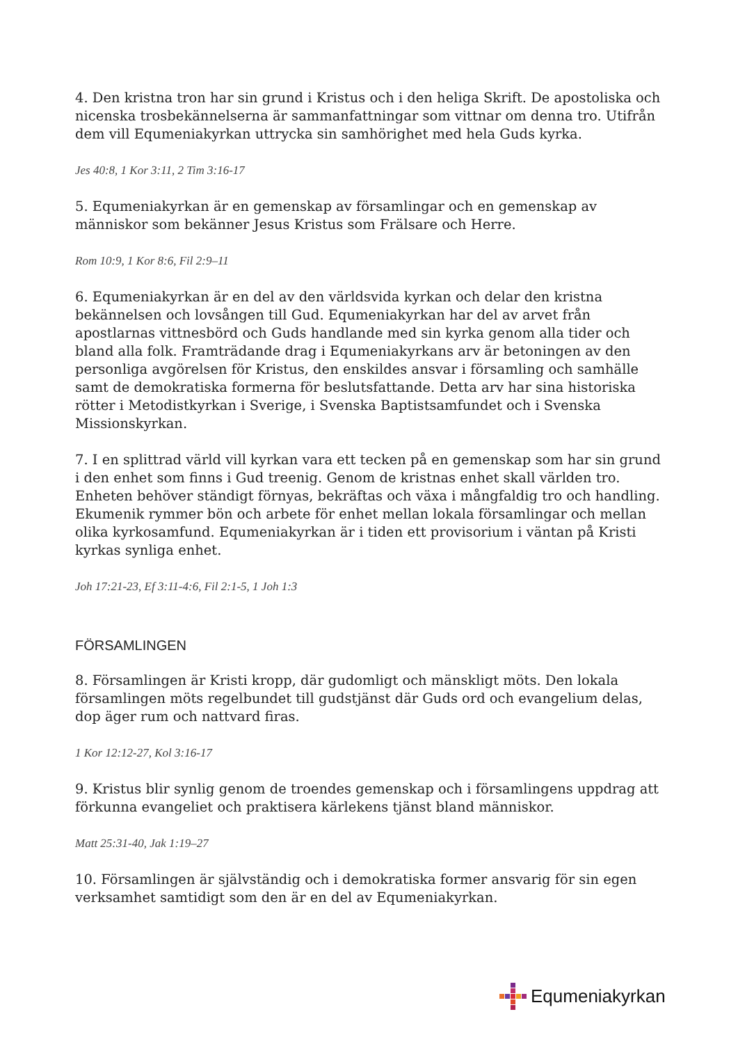4. Den kristna tron har sin grund i Kristus och i den heliga Skrift. De apostoliska och nicenska trosbekännelserna är sammanfattningar som vittnar om denna tro. Utifrån dem vill Equmeniakyrkan uttrycka sin samhörighet med hela Guds kyrka.
Jes 40:8, 1 Kor 3:11, 2 Tim 3:16-17
5. Equmeniakyrkan är en gemenskap av församlingar och en gemenskap av människor som bekänner Jesus Kristus som Frälsare och Herre.
Rom 10:9, 1 Kor 8:6, Fil 2:9–11
6. Equmeniakyrkan är en del av den världsvida kyrkan och delar den kristna bekännelsen och lovsången till Gud. Equmeniakyrkan har del av arvet från apostlarnas vittnesbörd och Guds handlande med sin kyrka genom alla tider och bland alla folk. Framträdande drag i Equmeniakyrkans arv är betoningen av den personliga avgörelsen för Kristus, den enskildes ansvar i församling och samhälle samt de demokratiska formerna för beslutsfattande. Detta arv har sina historiska rötter i Metodistkyrkan i Sverige, i Svenska Baptistsamfundet och i Svenska Missionskyrkan.
7. I en splittrad värld vill kyrkan vara ett tecken på en gemenskap som har sin grund i den enhet som finns i Gud treenig. Genom de kristnas enhet skall världen tro. Enheten behöver ständigt förnyas, bekräftas och växa i mångfaldig tro och handling. Ekumenik rymmer bön och arbete för enhet mellan lokala församlingar och mellan olika kyrkosamfund. Equmeniakyrkan är i tiden ett provisorium i väntan på Kristi kyrkas synliga enhet.
Joh 17:21-23, Ef 3:11-4:6, Fil 2:1-5, 1 Joh 1:3
FÖRSAMLINGEN
8. Församlingen är Kristi kropp, där gudomligt och mänskligt möts. Den lokala församlingen möts regelbundet till gudstjänst där Guds ord och evangelium delas, dop äger rum och nattvard firas.
1 Kor 12:12-27, Kol 3:16-17
9. Kristus blir synlig genom de troendes gemenskap och i församlingens uppdrag att förkunna evangeliet och praktisera kärlekens tjänst bland människor.
Matt 25:31-40, Jak 1:19–27
10. Församlingen är självständig och i demokratiska former ansvarig för sin egen verksamhet samtidigt som den är en del av Equmeniakyrkan.
Equmeniakyrkan